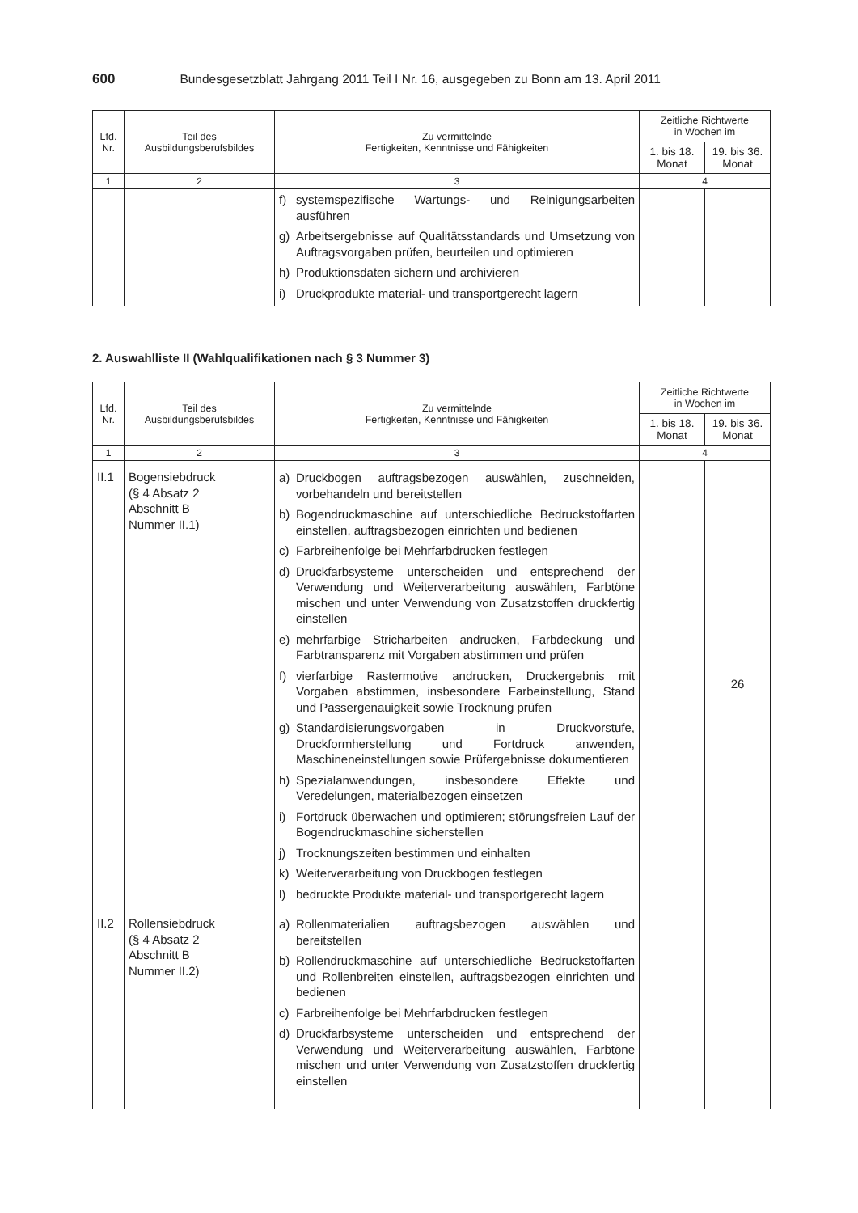600 Bundesgesetzblatt Jahrgang 2011 Teil I Nr. 16, ausgegeben zu Bonn am 13. April 2011
| Lfd. Nr. | Teil des Ausbildungsberufsbildes | Zu vermittelnde Fertigkeiten, Kenntnisse und Fähigkeiten | Zeitliche Richtwerte in Wochen im | |
| --- | --- | --- | --- | --- |
| | | | 1. bis 18. Monat | 19. bis 36. Monat |
| 1 | 2 | 3 | 4 | |
| | | f) systemspezifische Wartungs- und Reinigungsarbeiten ausführen g) Arbeitsergebnisse auf Qualitätsstandards und Umsetzung von Auftragsvorgaben prüfen, beurteilen und optimieren h) Produktionsdaten sichern und archivieren i) Druckprodukte material- und transportgerecht lagern | | |
2. Auswahlliste II (Wahlqualifikationen nach § 3 Nummer 3)
| Lfd. Nr. | Teil des Ausbildungsberufsbildes | Zu vermittelnde Fertigkeiten, Kenntnisse und Fähigkeiten | Zeitliche Richtwerte in Wochen im | |
| --- | --- | --- | --- | --- |
| | | | 1. bis 18. Monat | 19. bis 36. Monat |
| 1 | 2 | 3 | 4 | |
| II.1 | Bogensiebdruck (§ 4 Absatz 2 Abschnitt B Nummer II.1) | a) Druckbogen auftragsbezogen auswählen, zuschneiden, vorbehandeln und bereitstellen b) Bogendruckmaschine auf unterschiedliche Bedruckstoffarten einstellen, auftragsbezogen einrichten und bedienen c) Farbreihenfolge bei Mehrfarbdrucken festlegen d) Druckfarbsysteme unterscheiden und entsprechend der Verwendung und Weiterverarbeitung auswählen, Farbtöne mischen und unter Verwendung von Zusatzstoffen druckfertig einstellen e) mehrfarbige Stricharbeiten andrucken, Farbdeckung und Farbtransparenz mit Vorgaben abstimmen und prüfen f) vierfarbige Rastermotive andrucken, Druckergebnis mit Vorgaben abstimmen, insbesondere Farbeinstellung, Stand und Passergenauigkeit sowie Trocknung prüfen g) Standardisierungsvorgaben in Druckvorstufe, Druckformherstellung und Fortdruck anwenden, Maschineneinstellungen sowie Prüfergebnisse dokumentieren h) Spezialanwendungen, insbesondere Effekte und Veredelungen, materialbezogen einsetzen i) Fortdruck überwachen und optimieren; störungsfreien Lauf der Bogendruckmaschine sicherstellen j) Trocknungszeiten bestimmen und einhalten k) Weiterverarbeitung von Druckbogen festlegen l) bedruckte Produkte material- und transportgerecht lagern | | 26 |
| II.2 | Rollensiebdruck (§ 4 Absatz 2 Abschnitt B Nummer II.2) | a) Rollenmaterialien auftragsbezogen auswählen und bereitstellen b) Rollendruckmaschine auf unterschiedliche Bedruckstoffarten und Rollenbreiten einstellen, auftragsbezogen einrichten und bedienen c) Farbreihenfolge bei Mehrfarbdrucken festlegen d) Druckfarbsysteme unterscheiden und entsprechend der Verwendung und Weiterverarbeitung auswählen, Farbtöne mischen und unter Verwendung von Zusatzstoffen druckfertig einstellen | | |